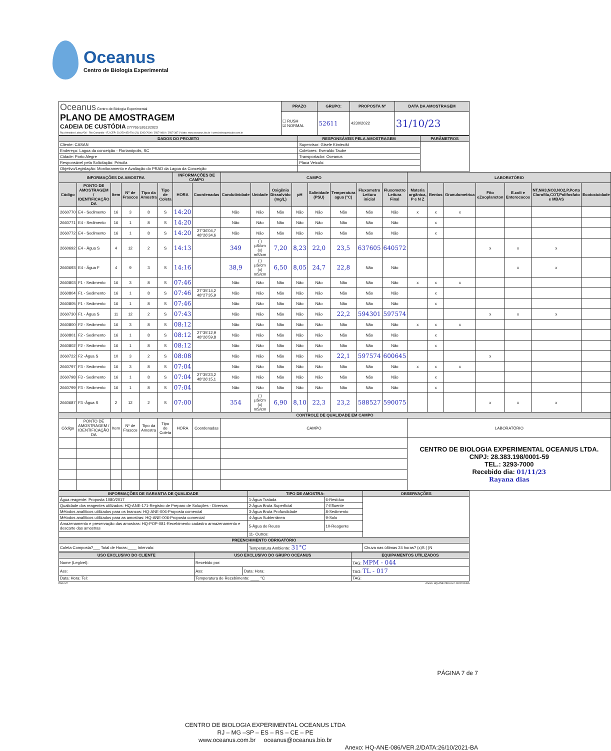Oceanus
Centro de Biologia Experimental
| Oceanus Centro de Biologia Experimental PLANO DE AMOSTRAGEM CADEIA DE CUSTÓDIA 277765 52611/2023 Rua Aristides Lobo,nº30 - Rio Comprido - RJ CEP: 20.250-450 Tel: (21) 3293-7000 / 2567-0819 / 2567-3871 Visite: www.oceanus.bio.br / www.hidroquimicabr.com.br | PRAZO | GRUPO: | PROPOSTA Nº | DATA DA AMOSTRAGEM |
| | ☐ RUSH ☑ NORMAL | 52611 | 4230/2022 | 31/10/23 |
| DADOS DO PROJETO | RESPONSÁVEIS PELA AMOSTRAGEM | PARÂMETROS |
| --- | --- | --- |
| Cliente: CASAN | Supervisor: Gisele Kimiecikt | |
| Endereço: Lagoa da conceição - Florianópolis, SC | Coletores: Everaldo Taube | |
| Cidade: Porto Alegre | Transportador: Oceanus | |
| Responsável pela Solicitação: Priscila | Placa Veiculo: | |
| Objetivo/Legislação: Monitoramento e Avaliação do PRAD da Lagoa da Conceição | | |
| INFORMAÇÕES DA AMOSTRA | | | | | | INFORMAÇÕES DE CAMPO | | CAMPO | | | | | | | | LABORATÓRIO | | | | | | |
| --- | --- | --- | --- | --- | --- | --- | --- | --- | --- | --- | --- | --- | --- | --- | --- | --- | --- | --- | --- | --- | --- | --- |
| Código | PONTO DE AMOSTRAGEM / IDENTIFICAÇÃO DA | Item | Nº de Frascos | Tipo da Amostra | Tipo de Coleta | HORA | Coordenadas | Condutividade | Unidade | Oxigênio Dissolvido (mg/L) | pH | Salinidade (PSU) | Temperatura agua (°C) | Fluxometro Leitura inicial | Fluxometro Leitura Final | Materia orgânica, P e N Z | Bentos | Granulometrica | Fito eZooplancton | E.coli e Enterococos | NT,NH3,NO3,NO2,P,Porto Clorofila,COT,Polifosfato e MBAS | Ecotoxicidade |
| 2660770 | E4 - Sedimento | 16 | 3 | 8 | S | 14:20 | | Não | Não | Não | Não | Não | Não | Não | Não | x | x | x | | | | |
| 2660771 | E4 - Sedimento | 16 | 1 | 8 | S | 14:20 | | Não | Não | Não | Não | Não | Não | Não | Não | | x | | | | | |
| 2660772 | E4 - Sedimento | 16 | 1 | 8 | S | 14:20 | 27°36'04,7 48°26'34,6 | Não | Não | Não | Não | Não | Não | Não | Não | | x | | | | | |
| 2660692 | E4 - Água S | 4 | 12 | 2 | S | 14:13 | | 349 | ( ) µS/cm (x) mS/cm | 7,20 | 8,23 | 22,0 | 23,5 | 637605 | 640572 | | | | x | x | x | |
| 2660693 | E4 - Água F | 4 | 9 | 3 | S | 14:16 | | 38,9 | ( ) µS/cm (x) mS/cm | 6,50 | 8,05 | 24,7 | 22,8 | Não | Não | | | | | x | x | |
| 2660803 | F1 - Sedimento | 16 | 3 | 8 | S | 07:46 | | Não | Não | Não | Não | Não | Não | Não | Não | x | x | x | | | | |
| 2660804 | F1 - Sedimento | 16 | 1 | 8 | S | 07:46 | 27°35'14,2 48°27'35,9 | Não | Não | Não | Não | Não | Não | Não | Não | | x | | | | | |
| 2660805 | F1 - Sedimento | 16 | 1 | 8 | S | 07:46 | | Não | Não | Não | Não | Não | Não | Não | Não | | x | | | | | |
| 2660730 | F1 - Água S | 11 | 12 | 2 | S | 07:43 | | Não | Não | Não | Não | Não | 22,2 | 594301 | 597574 | | | | x | x | x | |
| 2660800 | F2 - Sedimento | 16 | 3 | 8 | S | 08:12 | | Não | Não | Não | Não | Não | Não | Não | Não | x | x | x | | | | |
| 2660801 | F2 - Sedimento | 16 | 1 | 8 | S | 08:12 | 27°35'12,9 48°26'59,8 | Não | Não | Não | Não | Não | Não | Não | Não | | x | | | | | |
| 2660802 | F2 - Sedimento | 16 | 1 | 8 | S | 08:12 | | Não | Não | Não | Não | Não | Não | Não | Não | | x | | | | | |
| 2660722 | F2 -Água S | 10 | 3 | 2 | S | 08:08 | | Não | Não | Não | Não | Não | 22,1 | 597574 | 600645 | | | | x | | | |
| 2660797 | F3 - Sedimento | 16 | 3 | 8 | S | 07:04 | | Não | Não | Não | Não | Não | Não | Não | Não | x | x | x | | | | |
| 2660798 | F3 - Sedimento | 16 | 1 | 8 | S | 07:04 | 27°35'23,2 48°26'15,1 | Não | Não | Não | Não | Não | Não | Não | Não | | x | | | | | |
| 2660799 | F3 - Sedimento | 16 | 1 | 8 | S | 07:04 | | Não | Não | Não | Não | Não | Não | Não | Não | | x | | | | | |
| 2660687 | F3 -Água S | 2 | 12 | 2 | S | 07:00 | | 354 | ( ) µS/cm (x) mS/cm | 6,90 | 8,10 | 22,3 | 23,2 | 588527 | 590075 | | | | x | x | x | |
| CONTROLE DE QUALIDADE EM CAMPO | | | | | | | | | | | | | | | | | | | | | | |
| Código | PONTO DE AMOSTRAGEM / IDENTIFICAÇÃO DA | Item | Nº de Frascos | Tipo da Amostra | Tipo de Coleta | HORA | Coordenadas | CAMPO | | | | | | | | LABORATÓRIO | | | | | | |
| | | | | | | | | | | | | | | | | CENTRO DE BIOLOGIA EXPERIMENTAL OCEANUS LTDA. CNPJ: 28.383.198/0001-59 TEL.: 3293-7000 Recebido dia: 01/11/23 Rayana dias | | | | | | |
| INFORMAÇÕES DE GARANTIA DE QUALIDADE | TIPO DE AMOSTRA: | | OBSERVAÇÕES |
| --- | --- | --- | --- |
| Água reagente: Proposta 1080/2017 | 1-Água Tratada | 6-Resíduo | |
| Qualidade dos reagentes utilizados: HQ-ANE-171-Registro de Preparo de Soluções - Diversas | 2-Água Bruta Superficial | 7-Efluente | |
| Métodos analíticos utilizados para os brancos: HQ-ANE-006-Proposta comercial | 3-Água Bruta Profundidade | 8-Sedimento | |
| Métodos analíticos utilizados para as amostras: HQ-ANE-006-Proposta comercial | 4-Água Subterrânea | 9-Solo | |
| Amazenamento e preservação das amostras: HQ-POP-081-Recebimento cadastro armazenamento e descarte das amostras | 5-Água de Reuso | 10-Reagente | |
| | 11- Outros: | | |
| PREENCHIMENTO OBRIGATÓRIO | | | |
| Coleta Composta?___ Total de Horas:____ Intervalo: | Temperatura Ambiente: 31°C | | Chuva nas últimas 24 horas? (x)S ( )N |
| USO EXCLUSIVO DO CLIENTE | USO EXCLUSIVO DO GRUPO OCEANUS | | EQUIPAMENTOS UTILIZADOS |
| --- | --- | --- | --- |
| Nome (Legível): | Recebido por: | | TAG: MPM - 044 |
| Ass: | Ass: | Data: Hora: | TAG: TL - 017 |
| Data: Hora: Tel: | Temperatura de Recebimento: ____ °C | | TAG: |
PAG 1/2 Anexo: HQ-ANE-258-rev.2-14/02/19-BA
PÁGINA 7 de 7
CENTRO DE BIOLOGIA EXPERIMENTAL OCEANUS LTDA
RJ – MG –SP – ES – RS – CE – PE
www.oceanus.com.br oceanus@oceanus.bio.br
Anexo: HQ-ANE-086/VER.2/DATA:26/10/2021-BA